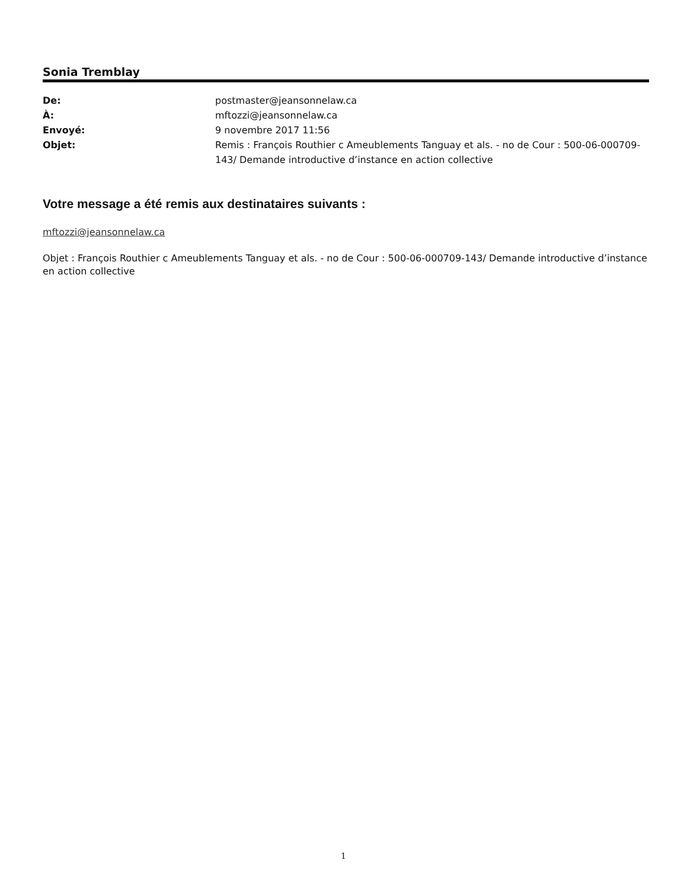Sonia Tremblay
De: postmaster@jeansonnelaw.ca À: mftozzi@jeansonnelaw.ca Envoyé: 9 novembre 2017 11:56 Objet: Remis : François Routhier c Ameublements Tanguay et als. - no de Cour : 500-06-000709-143/ Demande introductive d’instance en action collective
Votre message a été remis aux destinataires suivants :
mftozzi@jeansonnelaw.ca
Objet : François Routhier c Ameublements Tanguay et als. - no de Cour : 500-06-000709-143/ Demande introductive d’instance en action collective
1